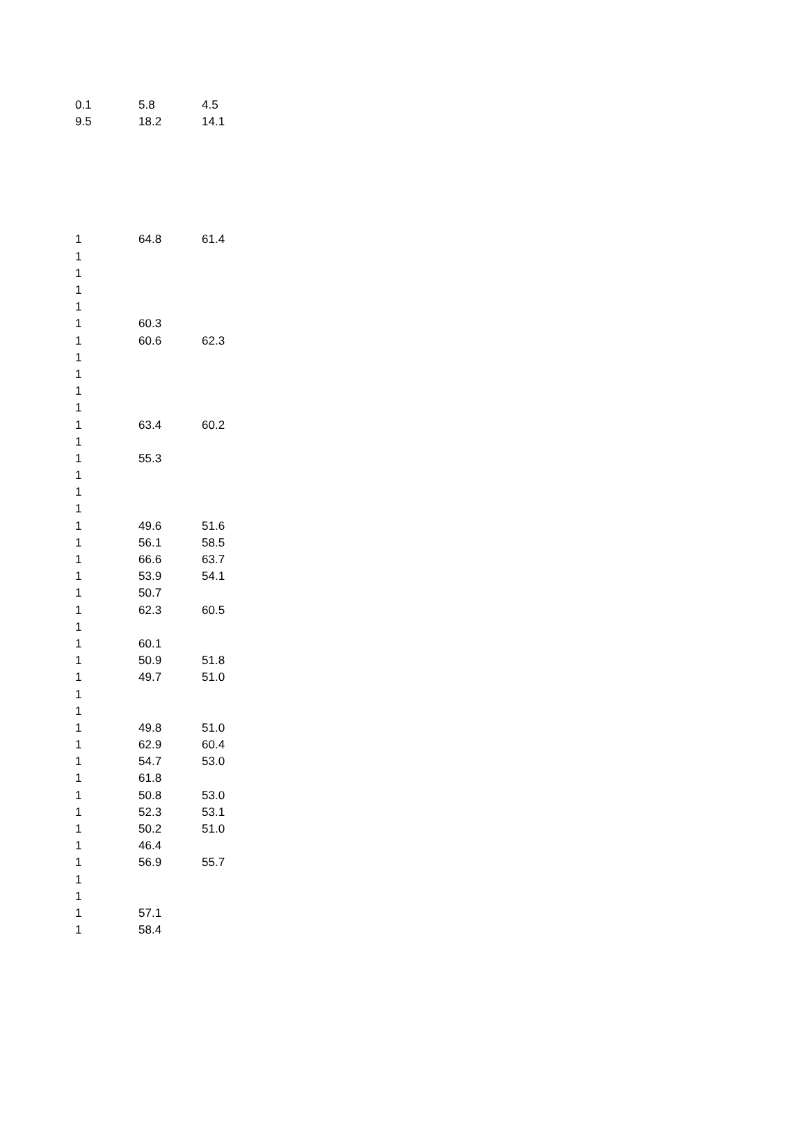| 0.1 | 5.8 | 4.5 |
| 9.5 | 18.2 | 14.1 |
| 1 | 64.8 | 61.4 |
| 1 | | |
| 1 | | |
| 1 | | |
| 1 | | |
| 1 | 60.3 | |
| 1 | 60.6 | 62.3 |
| 1 | | |
| 1 | | |
| 1 | | |
| 1 | | |
| 1 | 63.4 | 60.2 |
| 1 | | |
| 1 | 55.3 | |
| 1 | | |
| 1 | | |
| 1 | | |
| 1 | 49.6 | 51.6 |
| 1 | 56.1 | 58.5 |
| 1 | 66.6 | 63.7 |
| 1 | 53.9 | 54.1 |
| 1 | 50.7 | |
| 1 | 62.3 | 60.5 |
| 1 | | |
| 1 | 60.1 | |
| 1 | 50.9 | 51.8 |
| 1 | 49.7 | 51.0 |
| 1 | | |
| 1 | | |
| 1 | 49.8 | 51.0 |
| 1 | 62.9 | 60.4 |
| 1 | 54.7 | 53.0 |
| 1 | 61.8 | |
| 1 | 50.8 | 53.0 |
| 1 | 52.3 | 53.1 |
| 1 | 50.2 | 51.0 |
| 1 | 46.4 | |
| 1 | 56.9 | 55.7 |
| 1 | | |
| 1 | | |
| 1 | 57.1 | |
| 1 | 58.4 | |